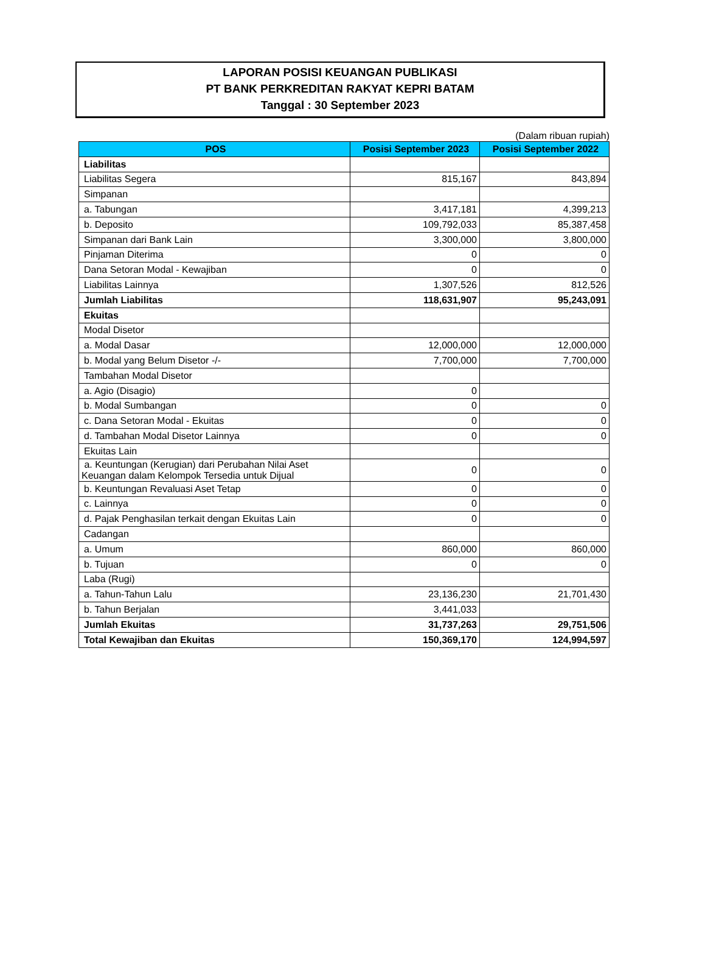LAPORAN POSISI KEUANGAN PUBLIKASI
PT BANK PERKREDITAN RAKYAT KEPRI BATAM
Tanggal : 30 September 2023
(Dalam ribuan rupiah)
| POS | Posisi September 2023 | Posisi September 2022 |
| --- | --- | --- |
| Liabilitas | | |
| Liabilitas Segera | 815,167 | 843,894 |
| Simpanan | | |
| a. Tabungan | 3,417,181 | 4,399,213 |
| b. Deposito | 109,792,033 | 85,387,458 |
| Simpanan dari Bank Lain | 3,300,000 | 3,800,000 |
| Pinjaman Diterima | 0 | 0 |
| Dana Setoran Modal - Kewajiban | 0 | 0 |
| Liabilitas Lainnya | 1,307,526 | 812,526 |
| Jumlah Liabilitas | 118,631,907 | 95,243,091 |
| Ekuitas | | |
| Modal Disetor | | |
| a. Modal Dasar | 12,000,000 | 12,000,000 |
| b. Modal yang Belum Disetor -/- | 7,700,000 | 7,700,000 |
| Tambahan Modal Disetor | | |
| a. Agio (Disagio) | 0 | |
| b. Modal Sumbangan | 0 | 0 |
| c. Dana Setoran Modal - Ekuitas | 0 | 0 |
| d. Tambahan Modal Disetor Lainnya | 0 | 0 |
| Ekuitas Lain | | |
| a. Keuntungan (Kerugian) dari Perubahan Nilai Aset Keuangan dalam Kelompok Tersedia untuk Dijual | 0 | 0 |
| b. Keuntungan Revaluasi Aset Tetap | 0 | 0 |
| c. Lainnya | 0 | 0 |
| d. Pajak Penghasilan terkait dengan Ekuitas Lain | 0 | 0 |
| Cadangan | | |
| a. Umum | 860,000 | 860,000 |
| b. Tujuan | 0 | 0 |
| Laba (Rugi) | | |
| a. Tahun-Tahun Lalu | 23,136,230 | 21,701,430 |
| b. Tahun Berjalan | 3,441,033 | |
| Jumlah Ekuitas | 31,737,263 | 29,751,506 |
| Total Kewajiban dan Ekuitas | 150,369,170 | 124,994,597 |